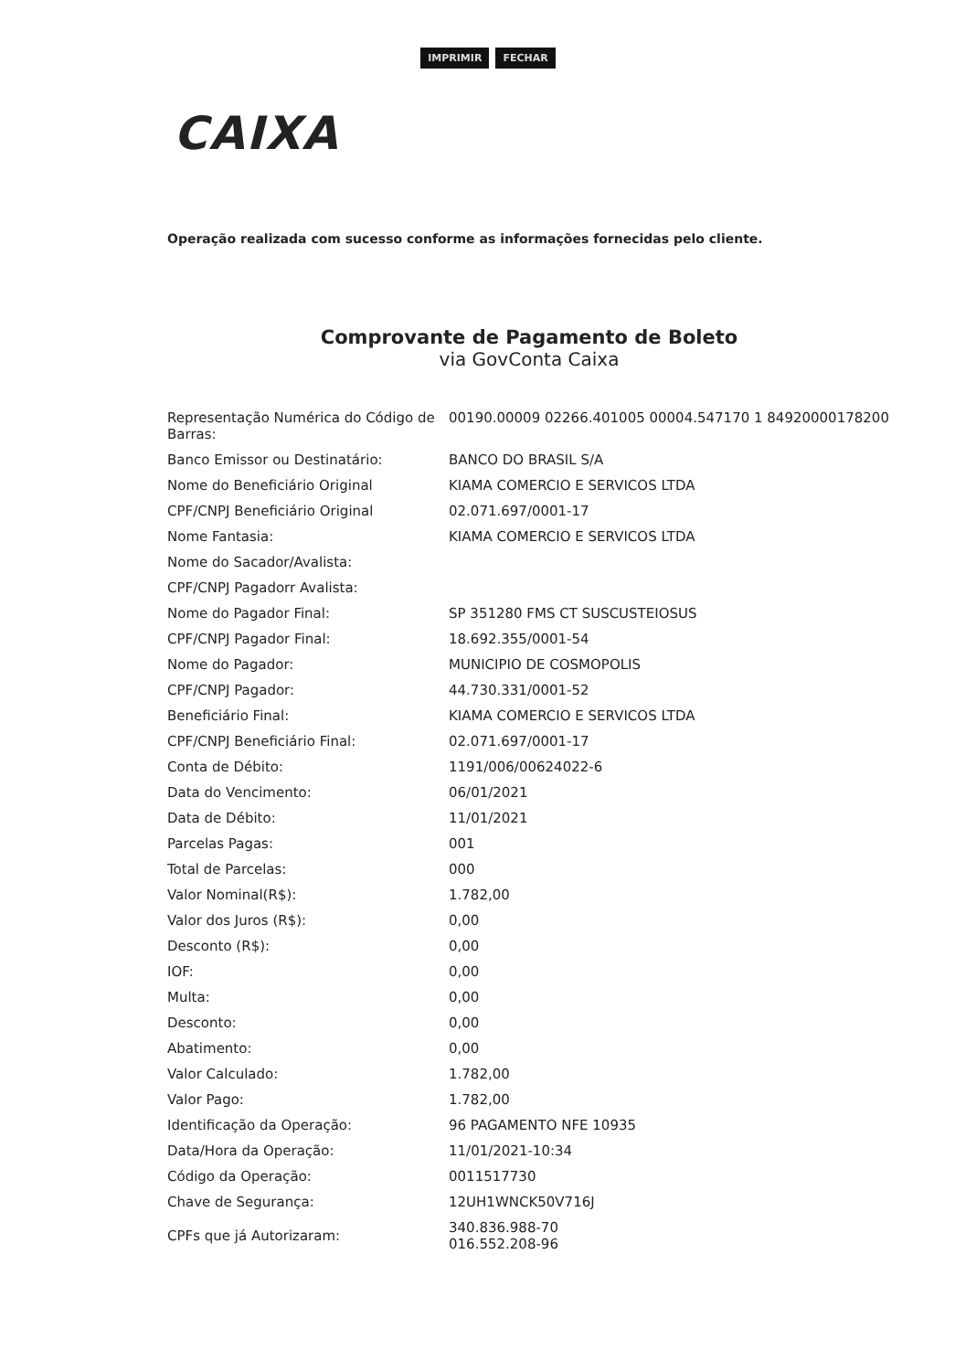IMPRIMIR FECHAR
CAIXA
Operação realizada com sucesso conforme as informações fornecidas pelo cliente.
Comprovante de Pagamento de Boleto
via GovConta Caixa
| Representação Numérica do Código de Barras: | 00190.00009 02266.401005 00004.547170 1 84920000178200 |
| Banco Emissor ou Destinatário: | BANCO DO BRASIL S/A |
| Nome do Beneficiário Original | KIAMA COMERCIO E SERVICOS LTDA |
| CPF/CNPJ Beneficiário Original | 02.071.697/0001-17 |
| Nome Fantasia: | KIAMA COMERCIO E SERVICOS LTDA |
| Nome do Sacador/Avalista: | |
| CPF/CNPJ Pagadorr Avalista: | |
| Nome do Pagador Final: | SP 351280 FMS CT SUSCUSTEIOSUS |
| CPF/CNPJ Pagador Final: | 18.692.355/0001-54 |
| Nome do Pagador: | MUNICIPIO DE COSMOPOLIS |
| CPF/CNPJ Pagador: | 44.730.331/0001-52 |
| Beneficiário Final: | KIAMA COMERCIO E SERVICOS LTDA |
| CPF/CNPJ Beneficiário Final: | 02.071.697/0001-17 |
| Conta de Débito: | 1191/006/00624022-6 |
| Data do Vencimento: | 06/01/2021 |
| Data de Débito: | 11/01/2021 |
| Parcelas Pagas: | 001 |
| Total de Parcelas: | 000 |
| Valor Nominal(R$): | 1.782,00 |
| Valor dos Juros (R$): | 0,00 |
| Desconto (R$): | 0,00 |
| IOF: | 0,00 |
| Multa: | 0,00 |
| Desconto: | 0,00 |
| Abatimento: | 0,00 |
| Valor Calculado: | 1.782,00 |
| Valor Pago: | 1.782,00 |
| Identificação da Operação: | 96 PAGAMENTO NFE 10935 |
| Data/Hora da Operação: | 11/01/2021-10:34 |
| Código da Operação: | 0011517730 |
| Chave de Segurança: | 12UH1WNCK50V716J |
| CPFs que já Autorizaram: | 340.836.988-70 016.552.208-96 |